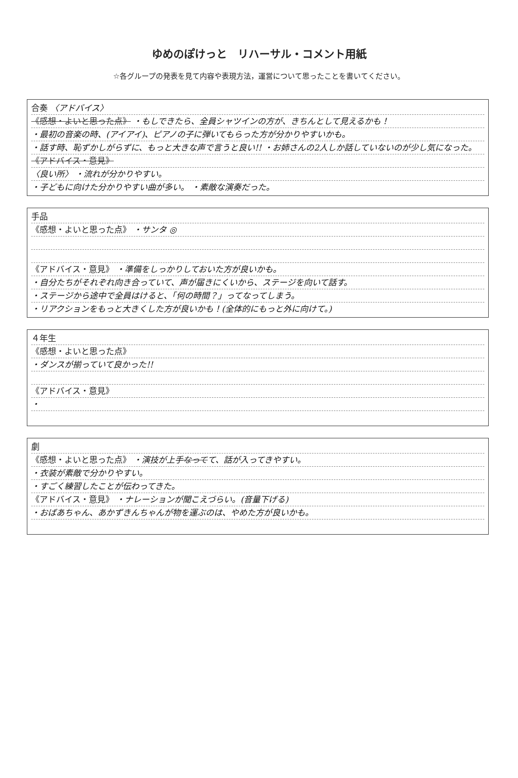ゆめのぽけっと　リハーサル・コメント用紙
☆各グループの発表を見て内容や表現方法，運営について思ったことを書いてください。
合奏 〈アドバイス〉
《感想・よいと思った点》 ・もしできたら、全員シャツインの方が、きちんとして見えるかも！
・最初の音楽の時、(アイアイ)、ピアノの子に弾いてもらった方が分かりやすいかも。
・話す時、恥ずかしがらずに、もっと大きな声で言うと良い!! ・お姉さんの2人しか話していないのが少し気になった。
《アドバイス・意見》
〈良い所〉 ・流れが分かりやすい。
・子どもに向けた分かりやすい曲が多い。 ・素敵な演奏だった。
手品
《感想・よいと思った点》 ・サンタ ◎
《アドバイス・意見》 ・準備をしっかりしておいた方が良いかも。
・自分たちがそれぞれ向き合っていて、声が届きにくいから、ステージを向いて話す。
・ステージから途中で全員はけると、「何の時間？」ってなってしまう。
・リアクションをもっと大きくした方が良いかも！(全体的にもっと外に向けて。)
４年生
《感想・よいと思った点》
・ダンスが揃っていて良かった!!
《アドバイス・意見》
・
劇
《感想・よいと思った点》 ・演技が上手なってて、話が入ってきやすい。
・衣装が素敵で分かりやすい。
・すごく練習したことが伝わってきた。
《アドバイス・意見》 ・ナレーションが聞こえづらい。(音量下げる)
・おばあちゃん、あかずきんちゃんが物を運ぶのは、やめた方が良いかも。